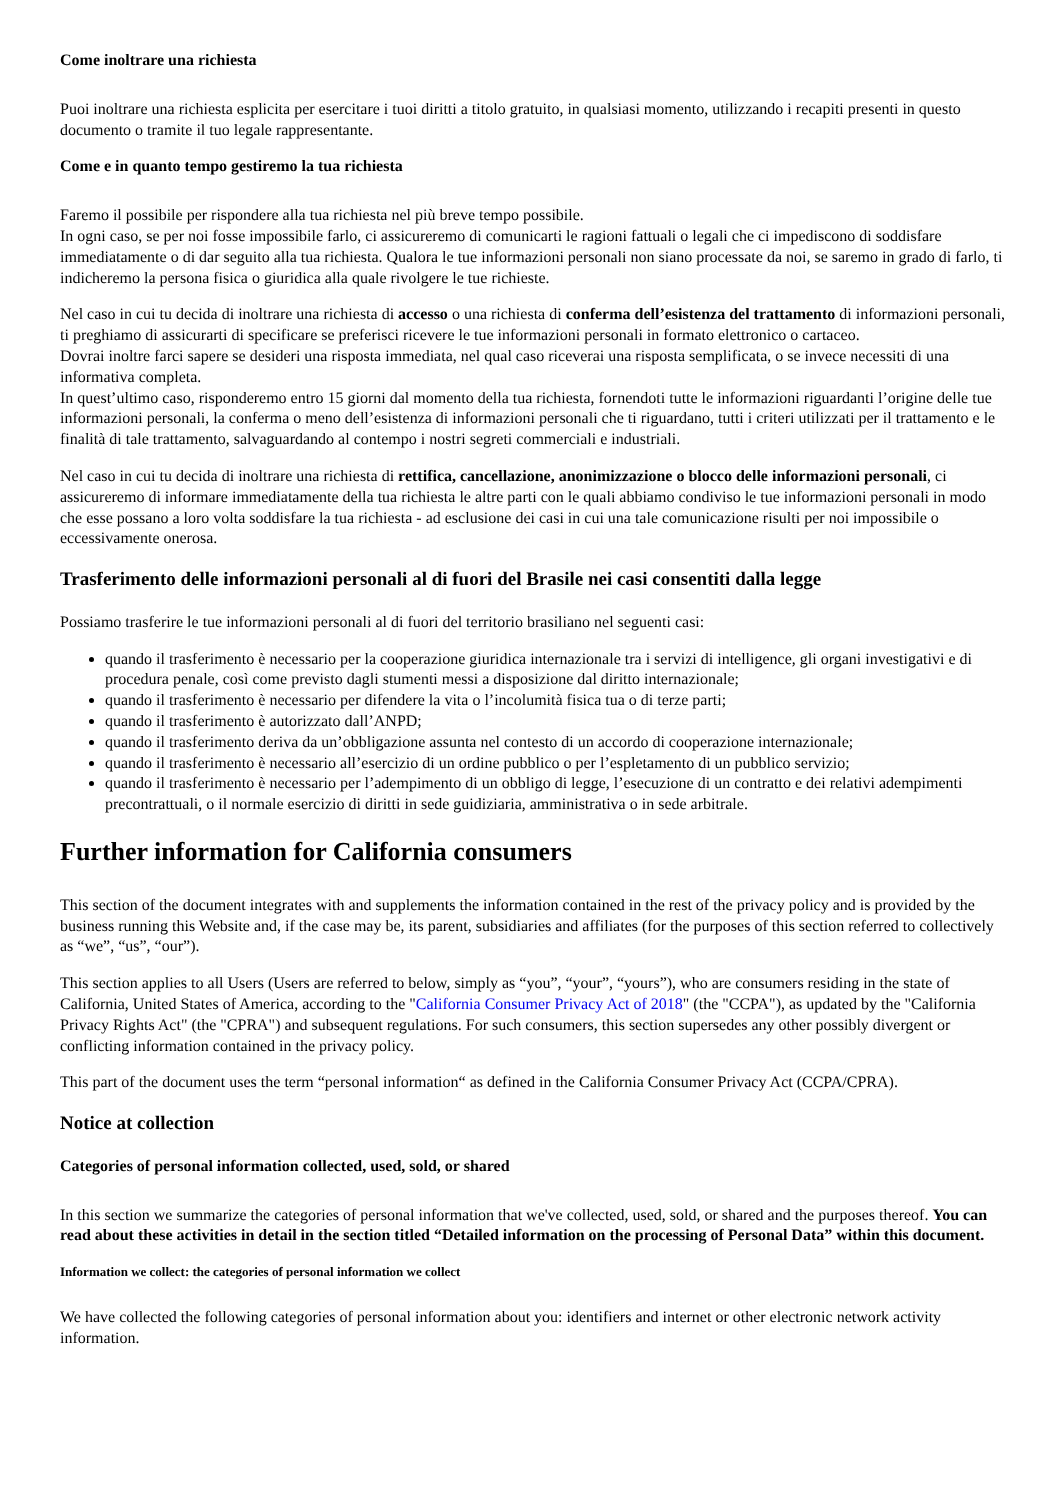Come inoltrare una richiesta
Puoi inoltrare una richiesta esplicita per esercitare i tuoi diritti a titolo gratuito, in qualsiasi momento, utilizzando i recapiti presenti in questo documento o tramite il tuo legale rappresentante.
Come e in quanto tempo gestiremo la tua richiesta
Faremo il possibile per rispondere alla tua richiesta nel più breve tempo possibile.
In ogni caso, se per noi fosse impossibile farlo, ci assicureremo di comunicarti le ragioni fattuali o legali che ci impediscono di soddisfare immediatamente o di dar seguito alla tua richiesta. Qualora le tue informazioni personali non siano processate da noi, se saremo in grado di farlo, ti indicheremo la persona fisica o giuridica alla quale rivolgere le tue richieste.
Nel caso in cui tu decida di inoltrare una richiesta di accesso o una richiesta di conferma dell’esistenza del trattamento di informazioni personali, ti preghiamo di assicurarti di specificare se preferisci ricevere le tue informazioni personali in formato elettronico o cartaceo.
Dovrai inoltre farci sapere se desideri una risposta immediata, nel qual caso riceverai una risposta semplificata, o se invece necessiti di una informativa completa.
In quest’ultimo caso, risponderemo entro 15 giorni dal momento della tua richiesta, fornendoti tutte le informazioni riguardanti l’origine delle tue informazioni personali, la conferma o meno dell’esistenza di informazioni personali che ti riguardano, tutti i criteri utilizzati per il trattamento e le finalità di tale trattamento, salvaguardando al contempo i nostri segreti commerciali e industriali.
Nel caso in cui tu decida di inoltrare una richiesta di rettifica, cancellazione, anonimizzazione o blocco delle informazioni personali, ci assicureremo di informare immediatamente della tua richiesta le altre parti con le quali abbiamo condiviso le tue informazioni personali in modo che esse possano a loro volta soddisfare la tua richiesta - ad esclusione dei casi in cui una tale comunicazione risulti per noi impossibile o eccessivamente onerosa.
Trasferimento delle informazioni personali al di fuori del Brasile nei casi consentiti dalla legge
Possiamo trasferire le tue informazioni personali al di fuori del territorio brasiliano nel seguenti casi:
quando il trasferimento è necessario per la cooperazione giuridica internazionale tra i servizi di intelligence, gli organi investigativi e di procedura penale, così come previsto dagli stumenti messi a disposizione dal diritto internazionale;
quando il trasferimento è necessario per difendere la vita o l’incolumità fisica tua o di terze parti;
quando il trasferimento è autorizzato dall’ANPD;
quando il trasferimento deriva da un’obbligazione assunta nel contesto di un accordo di cooperazione internazionale;
quando il trasferimento è necessario all’esercizio di un ordine pubblico o per l’espletamento di un pubblico servizio;
quando il trasferimento è necessario per l’adempimento di un obbligo di legge, l’esecuzione di un contratto e dei relativi adempimenti precontrattuali, o il normale esercizio di diritti in sede guidiziaria, amministrativa o in sede arbitrale.
Further information for California consumers
This section of the document integrates with and supplements the information contained in the rest of the privacy policy and is provided by the business running this Website and, if the case may be, its parent, subsidiaries and affiliates (for the purposes of this section referred to collectively as “we”, “us”, “our”).
This section applies to all Users (Users are referred to below, simply as “you”, “your”, “yours”), who are consumers residing in the state of California, United States of America, according to the "California Consumer Privacy Act of 2018" (the "CCPA"), as updated by the "California Privacy Rights Act" (the "CPRA") and subsequent regulations. For such consumers, this section supersedes any other possibly divergent or conflicting information contained in the privacy policy.
This part of the document uses the term “personal information“ as defined in the California Consumer Privacy Act (CCPA/CPRA).
Notice at collection
Categories of personal information collected, used, sold, or shared
In this section we summarize the categories of personal information that we've collected, used, sold, or shared and the purposes thereof. You can read about these activities in detail in the section titled “Detailed information on the processing of Personal Data” within this document.
Information we collect: the categories of personal information we collect
We have collected the following categories of personal information about you: identifiers and internet or other electronic network activity information.